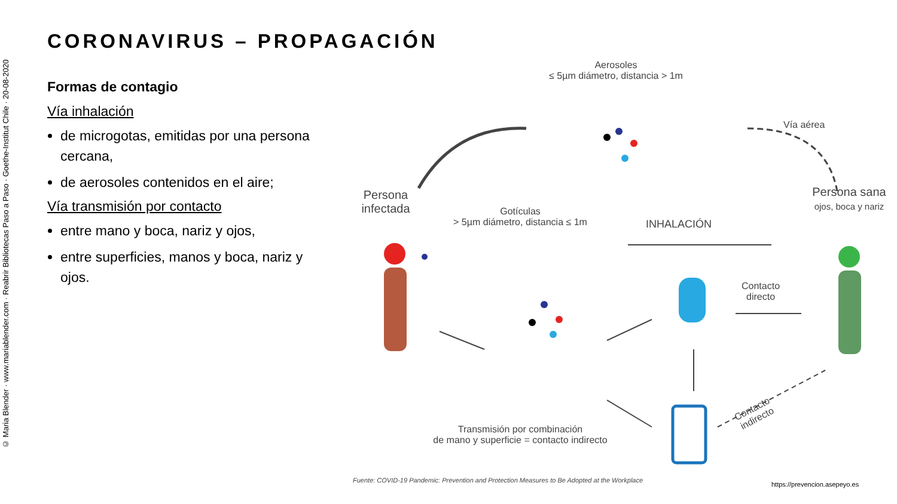© Maria Blender · www.mariablender.com · Reabrir Bibliotecas Paso a Paso · Goethe-Institut Chile · 20-08-2020
CORONAVIRUS – PROPAGACIÓN
Formas de contagio
Vía inhalación
de microgotas, emitidas por una persona cercana,
de aerosoles contenidos en el aire;
Vía transmisión por contacto
entre mano y boca, nariz y ojos,
entre superficies, manos y boca, nariz y ojos.
Aerosoles
≤ 5µm diámetro, distancia > 1m
Vía aérea
Persona infectada
Gotículas
> 5µm diámetro, distancia ≤ 1m
INHALACIÓN
Persona sana
ojos, boca y nariz
Contacto
directo
Contacto
indirecto
Transmisión por combinación
de mano y superficie = contacto indirecto
Fuente: COVID-19 Pandemic: Prevention and Protection Measures to Be Adopted at the Workplace
https://prevencion.asepeyo.es